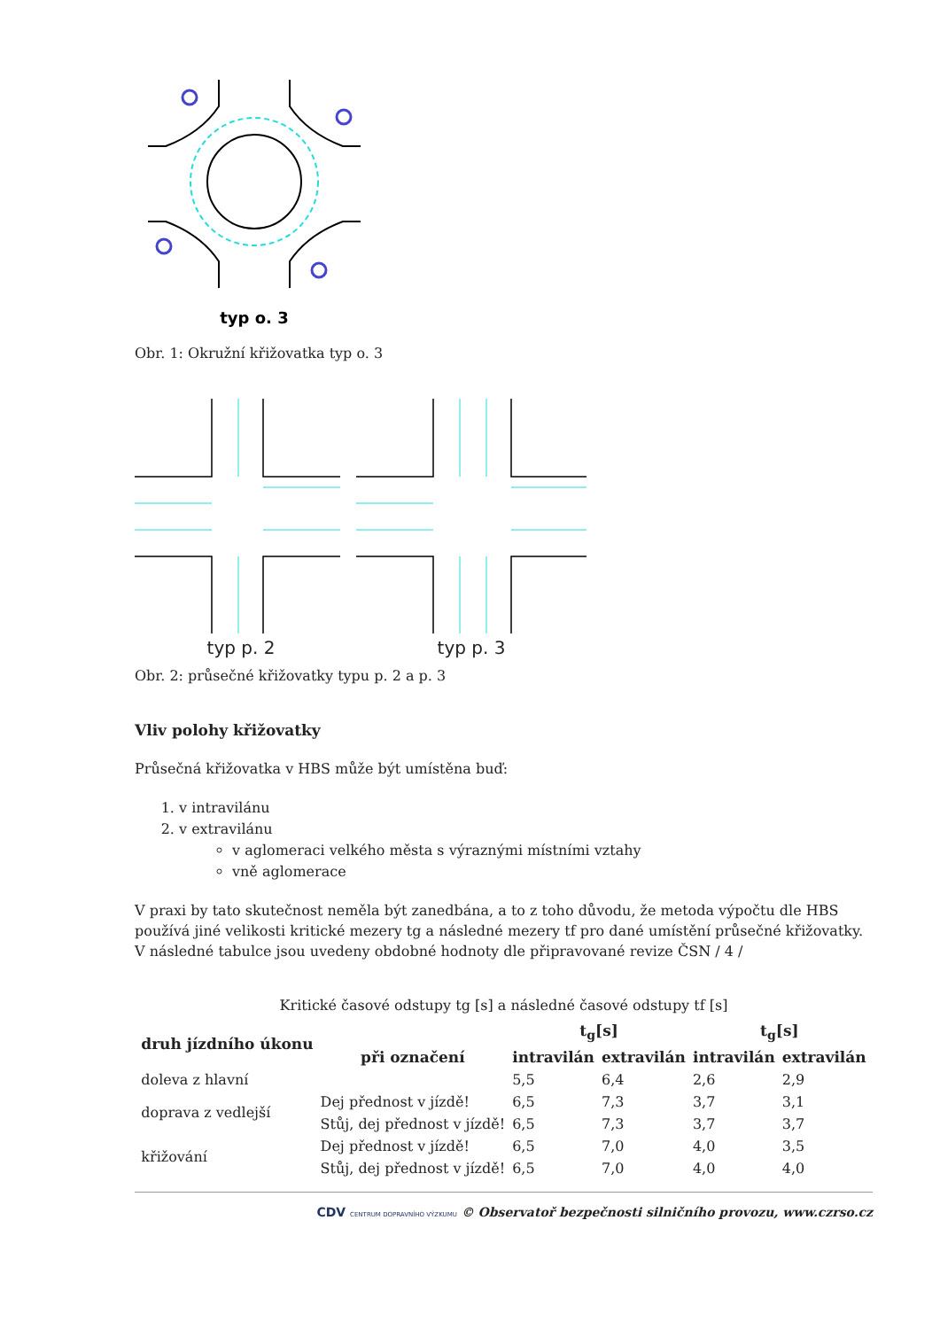typ o. 3
Obr. 1: Okružní křižovatka typ o. 3
typ p. 2 typ p. 3
Obr. 2: průsečné křižovatky typu p. 2 a p. 3
Vliv polohy křižovatky
Průsečná křižovatka v HBS může být umístěna buď:
1. v intravilánu
2. v extravilánu
v aglomeraci velkého města s výraznými místními vztahy
vně aglomerace
V praxi by tato skutečnost neměla být zanedbána, a to z toho důvodu, že metoda výpočtu dle HBS používá jiné velikosti kritické mezery tg a následné mezery tf pro dané umístění průsečné křižovatky. V následné tabulce jsou uvedeny obdobné hodnoty dle připravované revize ČSN / 4 /
Kritické časové odstupy tg [s] a následné časové odstupy tf [s]
| druh jízdního úkonu | při označení | t<sub>g</sub>[s] | | t<sub>g</sub>[s] | |
| --- | --- | --- | --- | --- | --- |
| | | intravilán | extravilán | intravilán | extravilán |
| doleva z hlavní | | 5,5 | 6,4 | 2,6 | 2,9 |
| doprava z vedlejší | Dej přednost v jízdě! | 6,5 | 7,3 | 3,7 | 3,1 |
| | Stůj, dej přednost v jízdě! | 6,5 | 7,3 | 3,7 | 3,7 |
| křižování | Dej přednost v jízdě! | 6,5 | 7,0 | 4,0 | 3,5 |
| | Stůj, dej přednost v jízdě! | 6,5 | 7,0 | 4,0 | 4,0 |
CDV CENTRUM DOPRAVNÍHO VÝZKUMU © Observatoř bezpečnosti silničního provozu, www.czrso.cz